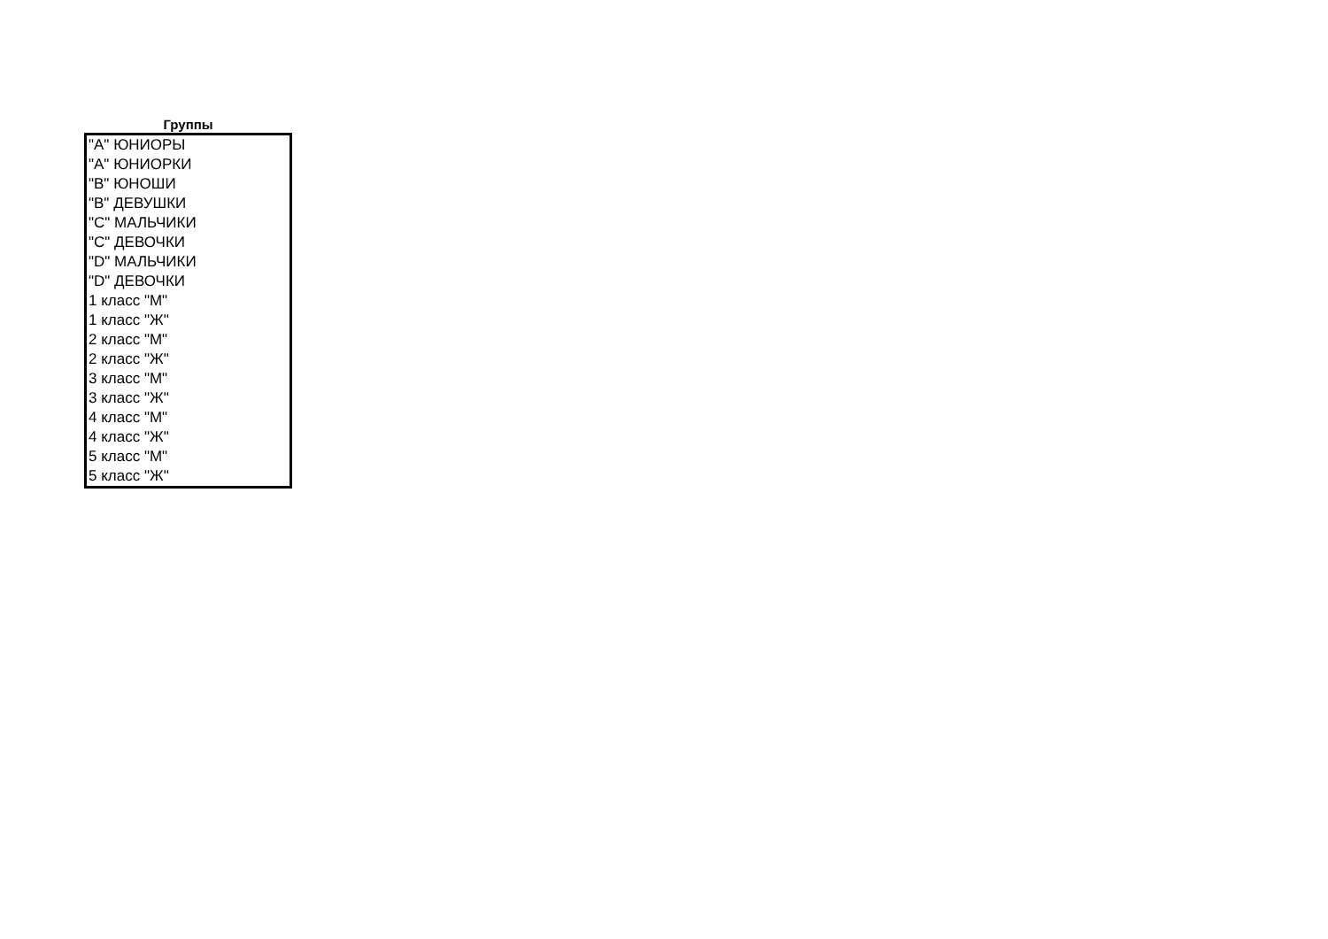Группы
| "A" ЮНИОРЫ |
| "A" ЮНИОРКИ |
| "B" ЮНОШИ |
| "B" ДЕВУШКИ |
| "C" МАЛЬЧИКИ |
| "C" ДЕВОЧКИ |
| "D" МАЛЬЧИКИ |
| "D" ДЕВОЧКИ |
| 1 класс "М" |
| 1 класс "Ж" |
| 2 класс "М" |
| 2 класс "Ж" |
| 3 класс "М" |
| 3 класс "Ж" |
| 4 класс "М" |
| 4 класс "Ж" |
| 5 класс "М" |
| 5 класс "Ж" |